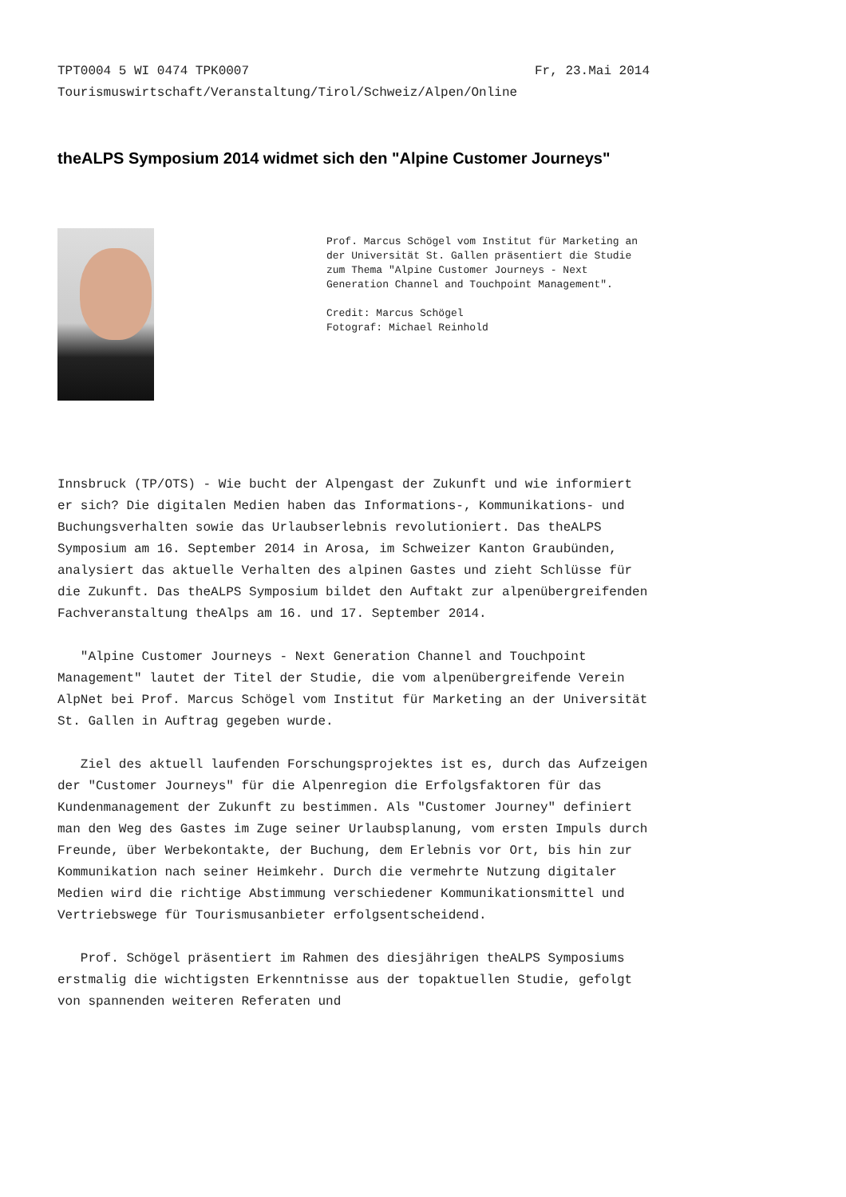TPT0004 5 WI 0474 TPK0007 Fr, 23.Mai 2014
Tourismuswirtschaft/Veranstaltung/Tirol/Schweiz/Alpen/Online
theALPS Symposium 2014 widmet sich den "Alpine Customer Journeys"
Prof. Marcus Schögel vom Institut für Marketing an der Universität St. Gallen präsentiert die Studie zum Thema "Alpine Customer Journeys - Next Generation Channel and Touchpoint Management".
Credit: Marcus Schögel
Fotograf: Michael Reinhold
Innsbruck (TP/OTS) - Wie bucht der Alpengast der Zukunft und wie informiert er sich? Die digitalen Medien haben das Informations-, Kommunikations- und Buchungsverhalten sowie das Urlaubserlebnis revolutioniert. Das theALPS Symposium am 16. September 2014 in Arosa, im Schweizer Kanton Graubünden, analysiert das aktuelle Verhalten des alpinen Gastes und zieht Schlüsse für die Zukunft. Das theALPS Symposium bildet den Auftakt zur alpenübergreifenden Fachveranstaltung theAlps am 16. und 17. September 2014.
"Alpine Customer Journeys - Next Generation Channel and Touchpoint Management" lautet der Titel der Studie, die vom alpenübergreifende Verein AlpNet bei Prof. Marcus Schögel vom Institut für Marketing an der Universität St. Gallen in Auftrag gegeben wurde.
Ziel des aktuell laufenden Forschungsprojektes ist es, durch das Aufzeigen der "Customer Journeys" für die Alpenregion die Erfolgsfaktoren für das Kundenmanagement der Zukunft zu bestimmen. Als "Customer Journey" definiert man den Weg des Gastes im Zuge seiner Urlaubsplanung, vom ersten Impuls durch Freunde, über Werbekontakte, der Buchung, dem Erlebnis vor Ort, bis hin zur Kommunikation nach seiner Heimkehr. Durch die vermehrte Nutzung digitaler Medien wird die richtige Abstimmung verschiedener Kommunikationsmittel und Vertriebswege für Tourismusanbieter erfolgsentscheidend.
Prof. Schögel präsentiert im Rahmen des diesjährigen theALPS Symposiums erstmalig die wichtigsten Erkenntnisse aus der topaktuellen Studie, gefolgt von spannenden weiteren Referaten und